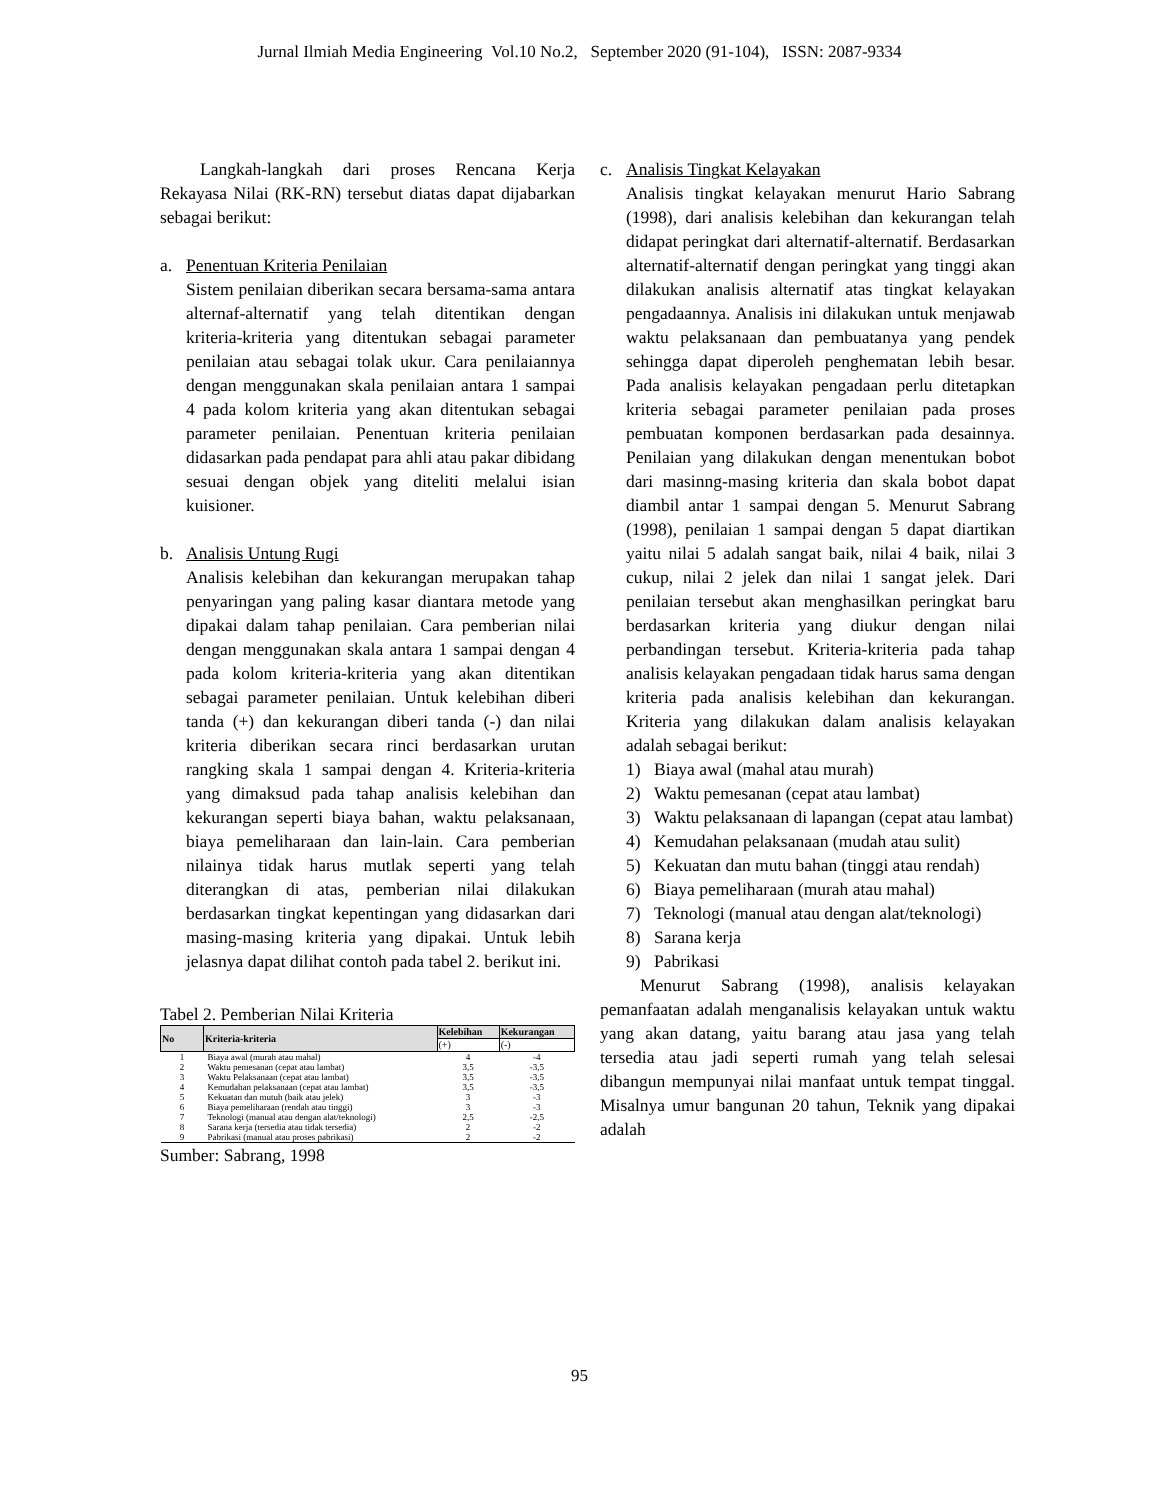Jurnal Ilmiah Media Engineering Vol.10 No.2, September 2020 (91-104), ISSN: 2087-9334
Langkah-langkah dari proses Rencana Kerja Rekayasa Nilai (RK-RN) tersebut diatas dapat dijabarkan sebagai berikut:
a. Penentuan Kriteria Penilaian
Sistem penilaian diberikan secara bersama-sama antara alternaf-alternatif yang telah ditentikan dengan kriteria-kriteria yang ditentukan sebagai parameter penilaian atau sebagai tolak ukur. Cara penilaiannya dengan menggunakan skala penilaian antara 1 sampai 4 pada kolom kriteria yang akan ditentukan sebagai parameter penilaian. Penentuan kriteria penilaian didasarkan pada pendapat para ahli atau pakar dibidang sesuai dengan objek yang diteliti melalui isian kuisioner.
b. Analisis Untung Rugi
Analisis kelebihan dan kekurangan merupakan tahap penyaringan yang paling kasar diantara metode yang dipakai dalam tahap penilaian. Cara pemberian nilai dengan menggunakan skala antara 1 sampai dengan 4 pada kolom kriteria-kriteria yang akan ditentikan sebagai parameter penilaian. Untuk kelebihan diberi tanda (+) dan kekurangan diberi tanda (-) dan nilai kriteria diberikan secara rinci berdasarkan urutan rangking skala 1 sampai dengan 4. Kriteria-kriteria yang dimaksud pada tahap analisis kelebihan dan kekurangan seperti biaya bahan, waktu pelaksanaan, biaya pemeliharaan dan lain-lain. Cara pemberian nilainya tidak harus mutlak seperti yang telah diterangkan di atas, pemberian nilai dilakukan berdasarkan tingkat kepentingan yang didasarkan dari masing-masing kriteria yang dipakai. Untuk lebih jelasnya dapat dilihat contoh pada tabel 2. berikut ini.
Tabel 2. Pemberian Nilai Kriteria
| No | Kriteria-kriteria | Kelebihan | Kekurangan |
| --- | --- | --- | --- |
| | | (+) | (-) |
| 1 | Biaya awal (murah atau mahal) | 4 | -4 |
| 2 | Waktu pemesanan (cepat atau lambat) | 3,5 | -3,5 |
| 3 | Waktu Pelaksanaan (cepat atau lambat) | 3,5 | -3,5 |
| 4 | Kemudahan pelaksanaan (cepat atau lambat) | 3,5 | -3,5 |
| 5 | Kekuatan dan mutuh (baik atau jelek) | 3 | -3 |
| 6 | Biaya pemeliharaan (rendah atau tinggi) | 3 | -3 |
| 7 | Teknologi (manual atau dengan alat/teknologi) | 2,5 | -2,5 |
| 8 | Sarana kerja (tersedia atau tidak tersedia) | 2 | -2 |
| 9 | Pabrikasi (manual atau proses pabrikasi) | 2 | -2 |
Sumber: Sabrang, 1998
c. Analisis Tingkat Kelayakan
Analisis tingkat kelayakan menurut Hario Sabrang (1998), dari analisis kelebihan dan kekurangan telah didapat peringkat dari alternatif-alternatif. Berdasarkan alternatif-alternatif dengan peringkat yang tinggi akan dilakukan analisis alternatif atas tingkat kelayakan pengadaannya. Analisis ini dilakukan untuk menjawab waktu pelaksanaan dan pembuatanya yang pendek sehingga dapat diperoleh penghematan lebih besar. Pada analisis kelayakan pengadaan perlu ditetapkan kriteria sebagai parameter penilaian pada proses pembuatan komponen berdasarkan pada desainnya. Penilaian yang dilakukan dengan menentukan bobot dari masinng-masing kriteria dan skala bobot dapat diambil antar 1 sampai dengan 5. Menurut Sabrang (1998), penilaian 1 sampai dengan 5 dapat diartikan yaitu nilai 5 adalah sangat baik, nilai 4 baik, nilai 3 cukup, nilai 2 jelek dan nilai 1 sangat jelek. Dari penilaian tersebut akan menghasilkan peringkat baru berdasarkan kriteria yang diukur dengan nilai perbandingan tersebut. Kriteria-kriteria pada tahap analisis kelayakan pengadaan tidak harus sama dengan kriteria pada analisis kelebihan dan kekurangan. Kriteria yang dilakukan dalam analisis kelayakan adalah sebagai berikut:
1) Biaya awal (mahal atau murah)
2) Waktu pemesanan (cepat atau lambat)
3) Waktu pelaksanaan di lapangan (cepat atau lambat)
4) Kemudahan pelaksanaan (mudah atau sulit)
5) Kekuatan dan mutu bahan (tinggi atau rendah)
6) Biaya pemeliharaan (murah atau mahal)
7) Teknologi (manual atau dengan alat/teknologi)
8) Sarana kerja
9) Pabrikasi
Menurut Sabrang (1998), analisis kelayakan pemanfaatan adalah menganalisis kelayakan untuk waktu yang akan datang, yaitu barang atau jasa yang telah tersedia atau jadi seperti rumah yang telah selesai dibangun mempunyai nilai manfaat untuk tempat tinggal. Misalnya umur bangunan 20 tahun, Teknik yang dipakai adalah
95